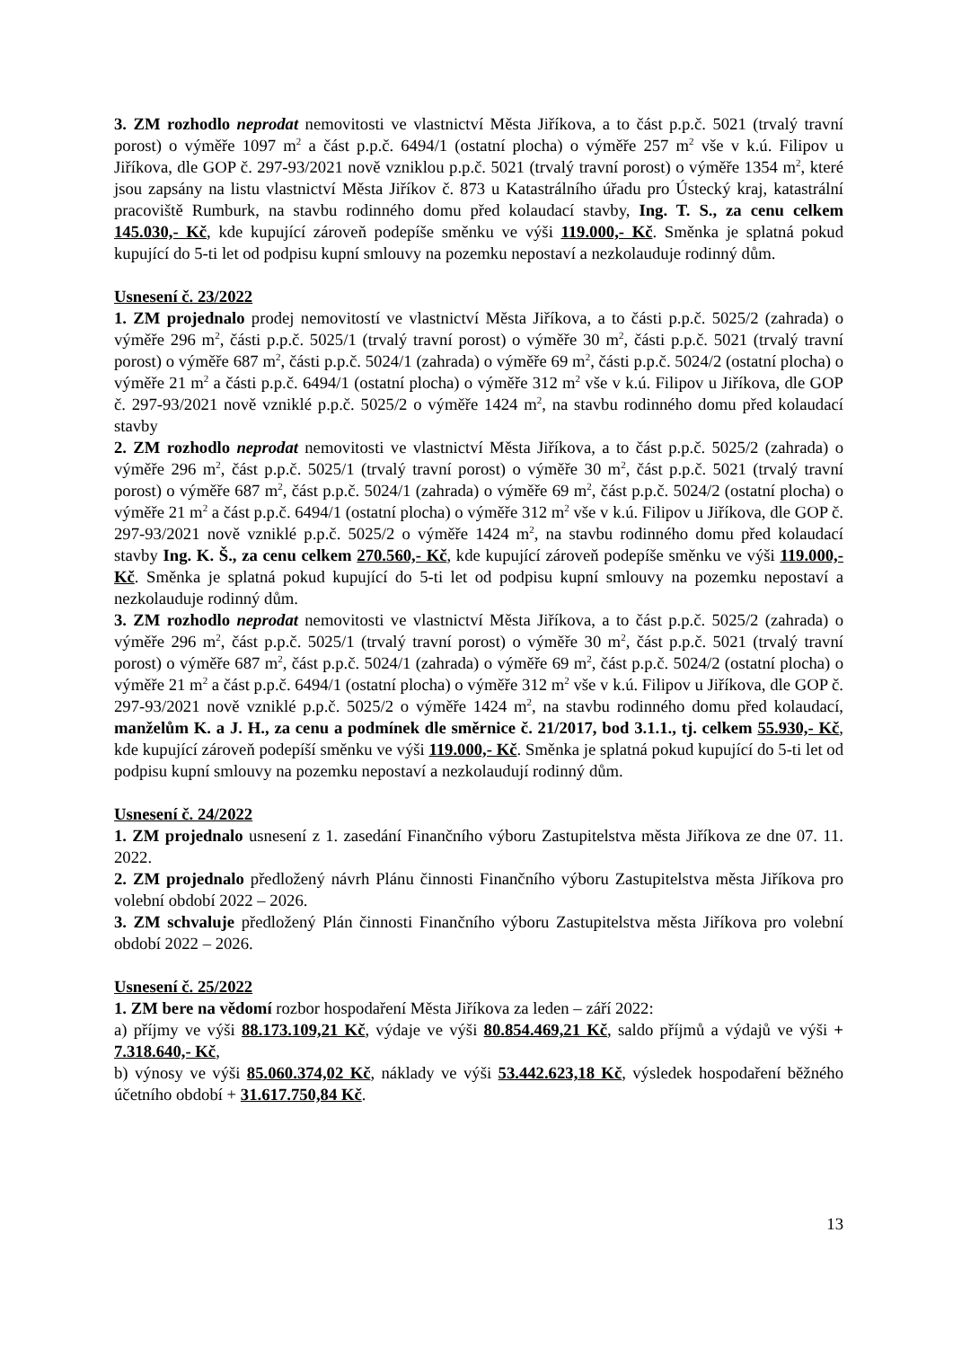3. ZM rozhodlo neprodat nemovitosti ve vlastnictví Města Jiříkova, a to část p.p.č. 5021 (trvalý travní porost) o výměře 1097 m<sup>2</sup> a část p.p.č. 6494/1 (ostatní plocha) o výměře 257 m<sup>2</sup> vše v k.ú. Filipov u Jiříkova, dle GOP č. 297-93/2021 nově vzniklou p.p.č. 5021 (trvalý travní porost) o výměře 1354 m<sup>2</sup>, které jsou zapsány na listu vlastnictví Města Jiříkov č. 873 u Katastrálního úřadu pro Ústecký kraj, katastrální pracoviště Rumburk, na stavbu rodinného domu před kolaudací stavby, Ing. T. S., za cenu celkem 145.030,- Kč, kde kupující zároveň podepíše směnku ve výši 119.000,- Kč. Směnka je splatná pokud kupující do 5-ti let od podpisu kupní smlouvy na pozemku nepostaví a nezkolauduje rodinný dům.
Usnesení č. 23/2022
1. ZM projednalo prodej nemovitostí ve vlastnictví Města Jiříkova, a to části p.p.č. 5025/2 (zahrada) o výměře 296 m<sup>2</sup>, části p.p.č. 5025/1 (trvalý travní porost) o výměře 30 m<sup>2</sup>, části p.p.č. 5021 (trvalý travní porost) o výměře 687 m<sup>2</sup>, části p.p.č. 5024/1 (zahrada) o výměře 69 m<sup>2</sup>, části p.p.č. 5024/2 (ostatní plocha) o výměře 21 m<sup>2</sup> a části p.p.č. 6494/1 (ostatní plocha) o výměře 312 m<sup>2</sup> vše v k.ú. Filipov u Jiříkova, dle GOP č. 297-93/2021 nově vzniklé p.p.č. 5025/2 o výměře 1424 m<sup>2</sup>, na stavbu rodinného domu před kolaudací stavby
2. ZM rozhodlo neprodat nemovitosti ve vlastnictví Města Jiříkova, a to část p.p.č. 5025/2 (zahrada) o výměře 296 m<sup>2</sup>, část p.p.č. 5025/1 (trvalý travní porost) o výměře 30 m<sup>2</sup>, část p.p.č. 5021 (trvalý travní porost) o výměře 687 m<sup>2</sup>, část p.p.č. 5024/1 (zahrada) o výměře 69 m<sup>2</sup>, část p.p.č. 5024/2 (ostatní plocha) o výměře 21 m<sup>2</sup> a část p.p.č. 6494/1 (ostatní plocha) o výměře 312 m<sup>2</sup> vše v k.ú. Filipov u Jiříkova, dle GOP č. 297-93/2021 nově vzniklé p.p.č. 5025/2 o výměře 1424 m<sup>2</sup>, na stavbu rodinného domu před kolaudací stavby Ing. K. Š., za cenu celkem 270.560,- Kč, kde kupující zároveň podepíše směnku ve výši 119.000,- Kč. Směnka je splatná pokud kupující do 5-ti let od podpisu kupní smlouvy na pozemku nepostaví a nezkolauduje rodinný dům.
3. ZM rozhodlo neprodat nemovitosti ve vlastnictví Města Jiříkova, a to část p.p.č. 5025/2 (zahrada) o výměře 296 m<sup>2</sup>, část p.p.č. 5025/1 (trvalý travní porost) o výměře 30 m<sup>2</sup>, část p.p.č. 5021 (trvalý travní porost) o výměře 687 m<sup>2</sup>, část p.p.č. 5024/1 (zahrada) o výměře 69 m<sup>2</sup>, část p.p.č. 5024/2 (ostatní plocha) o výměře 21 m<sup>2</sup> a část p.p.č. 6494/1 (ostatní plocha) o výměře 312 m<sup>2</sup> vše v k.ú. Filipov u Jiříkova, dle GOP č. 297-93/2021 nově vzniklé p.p.č. 5025/2 o výměře 1424 m<sup>2</sup>, na stavbu rodinného domu před kolaudací, manželům K. a J. H., za cenu a podmínek dle směrnice č. 21/2017, bod 3.1.1., tj. celkem 55.930,- Kč, kde kupující zároveň podepíší směnku ve výši 119.000,- Kč. Směnka je splatná pokud kupující do 5-ti let od podpisu kupní smlouvy na pozemku nepostaví a nezkolaudují rodinný dům.
Usnesení č. 24/2022
1. ZM projednalo usnesení z 1. zasedání Finančního výboru Zastupitelstva města Jiříkova ze dne 07. 11. 2022.
2. ZM projednalo předložený návrh Plánu činnosti Finančního výboru Zastupitelstva města Jiříkova pro volební období 2022 – 2026.
3. ZM schvaluje předložený Plán činnosti Finančního výboru Zastupitelstva města Jiříkova pro volební období 2022 – 2026.
Usnesení č. 25/2022
1. ZM bere na vědomí rozbor hospodaření Města Jiříkova za leden – září 2022:
a) příjmy ve výši 88.173.109,21 Kč, výdaje ve výši 80.854.469,21 Kč, saldo příjmů a výdajů ve výši + 7.318.640,- Kč,
b) výnosy ve výši 85.060.374,02 Kč, náklady ve výši 53.442.623,18 Kč, výsledek hospodaření běžného účetního období + 31.617.750,84 Kč.
13